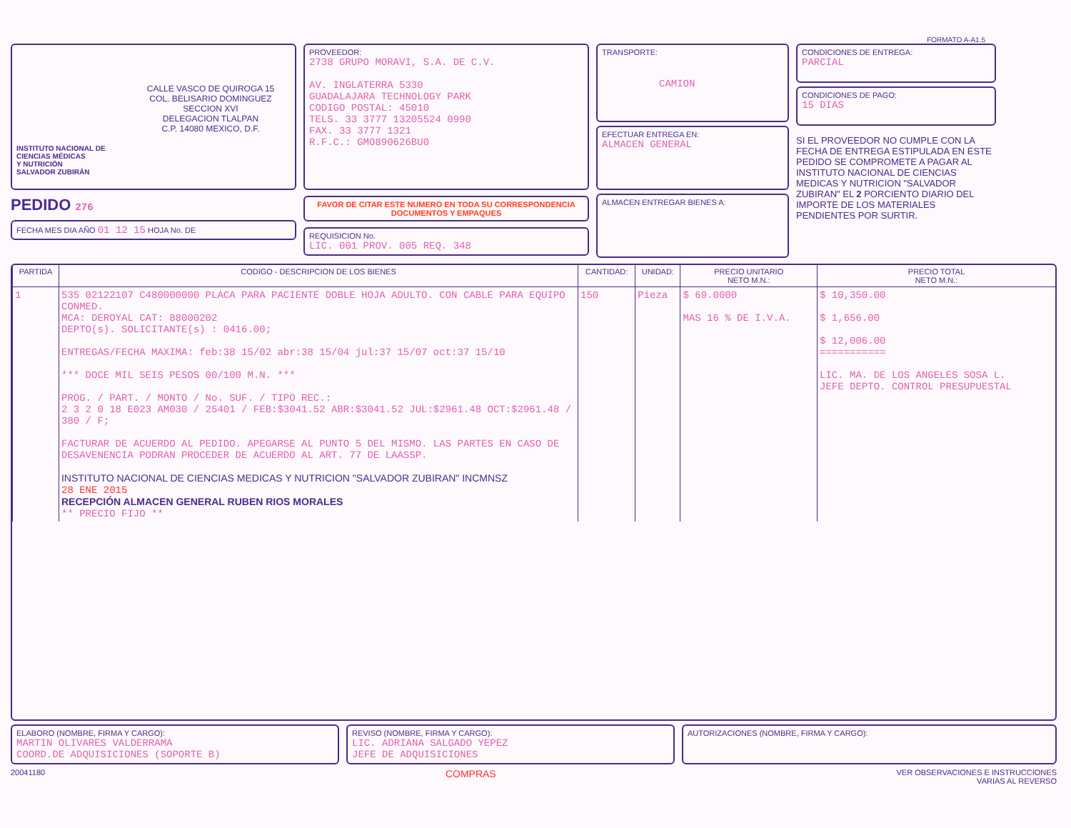FORMATO A-A1.5
CALLE VASCO DE QUIROGA 15
COL. BELISARIO DOMINGUEZ
SECCION XVI
DELEGACION TLALPAN
C.P. 14080 MEXICO, D.F.
INSTITUTO NACIONAL DE
CIENCIAS MÉDICAS
Y NUTRICIÓN
SALVADOR ZUBIRÁN
PEDIDO 276
FECHA MES DIA AÑO 01 12 15 HOJA No. DE
PROVEEDOR:
2738 GRUPO MORAVI, S.A. DE C.V.
AV. INGLATERRA 5330
GUADALAJARA TECHNOLOGY PARK
CODIGO POSTAL: 45010
TELS. 33 3777 13205524 0990
FAX. 33 3777 1321
R.F.C.: GMO890626BU0
FAVOR DE CITAR ESTE NUMERO EN TODA SU CORRESPONDENCIA DOCUMENTOS Y EMPAQUES
REQUISICION No.
LIC. 001 PROV. 005 REQ. 348
TRANSPORTE:
CAMION
EFECTUAR ENTREGA EN:
ALMACEN GENERAL
ALMACEN ENTREGAR BIENES A:
CONDICIONES DE ENTREGA:
PARCIAL
CONDICIONES DE PAGO:
15 DIAS
SI EL PROVEEDOR NO CUMPLE CON LA FECHA DE ENTREGA ESTIPULADA EN ESTE PEDIDO SE COMPROMETE A PAGAR AL INSTITUTO NACIONAL DE CIENCIAS MEDICAS Y NUTRICION "SALVADOR ZUBIRAN" EL 2 PORCIENTO DIARIO DEL IMPORTE DE LOS MATERIALES PENDIENTES POR SURTIR.
| PARTIDA | CODIGO - DESCRIPCION DE LOS BIENES | CANTIDAD: | UNIDAD: | PRECIO UNITARIO NETO M.N.: | PRECIO TOTAL NETO M.N.: |
| --- | --- | --- | --- | --- | --- |
| 1 | 535 02122107 C480000000 PLACA PARA PACIENTE DOBLE HOJA ADULTO. CON CABLE PARA EQUIPO CONMED. MCA: DEROYAL CAT: 88000202 DEPTO(s). SOLICITANTE(s) : 0416.00; ENTREGAS/FECHA MAXIMA: feb:38 15/02 abr:38 15/04 jul:37 15/07 oct:37 15/10 *** DOCE MIL SEIS PESOS 00/100 M.N. *** PROG. / PART. / MONTO / No. SUF. / TIPO REC.: 2 3 2 0 18 E023 AM030 / 25401 / FEB:$3041.52 ABR:$3041.52 JUL:$2961.48 OCT:$2961.48 / 380 / F; FACTURAR DE ACUERDO AL PEDIDO. APEGARSE AL PUNTO 5 DEL MISMO. LAS PARTES EN CASO DE DESAVENENCIA PODRAN PROCEDER DE ACUERDO AL ART. 77 DE LAASSP. INSTITUTO NACIONAL DE CIENCIAS MEDICAS Y NUTRICION "SALVADOR ZUBIRAN" INCMNSZ 28 ENE 2015 RECEPCIÓN ALMACEN GENERAL RUBEN RIOS MORALES ** PRECIO FIJO ** | 150 | Pieza | $ 69.0000 MAS 16 % DE I.V.A. | $ 10,350.00 $ 1,656.00 $ 12,006.00 =========== LIC. MA. DE LOS ANGELES SOSA L. JEFE DEPTO. CONTROL PRESUPUESTAL |
ELABORO (NOMBRE, FIRMA Y CARGO):
MARTIN OLIVARES VALDERRAMA
COORD.DE ADQUISICIONES (SOPORTE B)
REVISO (NOMBRE, FIRMA Y CARGO):
LIC. ADRIANA SALGADO YEPEZ
JEFE DE ADQUISICIONES
AUTORIZACIONES (NOMBRE, FIRMA Y CARGO):
20041180 COMPRAS VER OBSERVACIONES E INSTRUCCIONES
VARIAS AL REVERSO